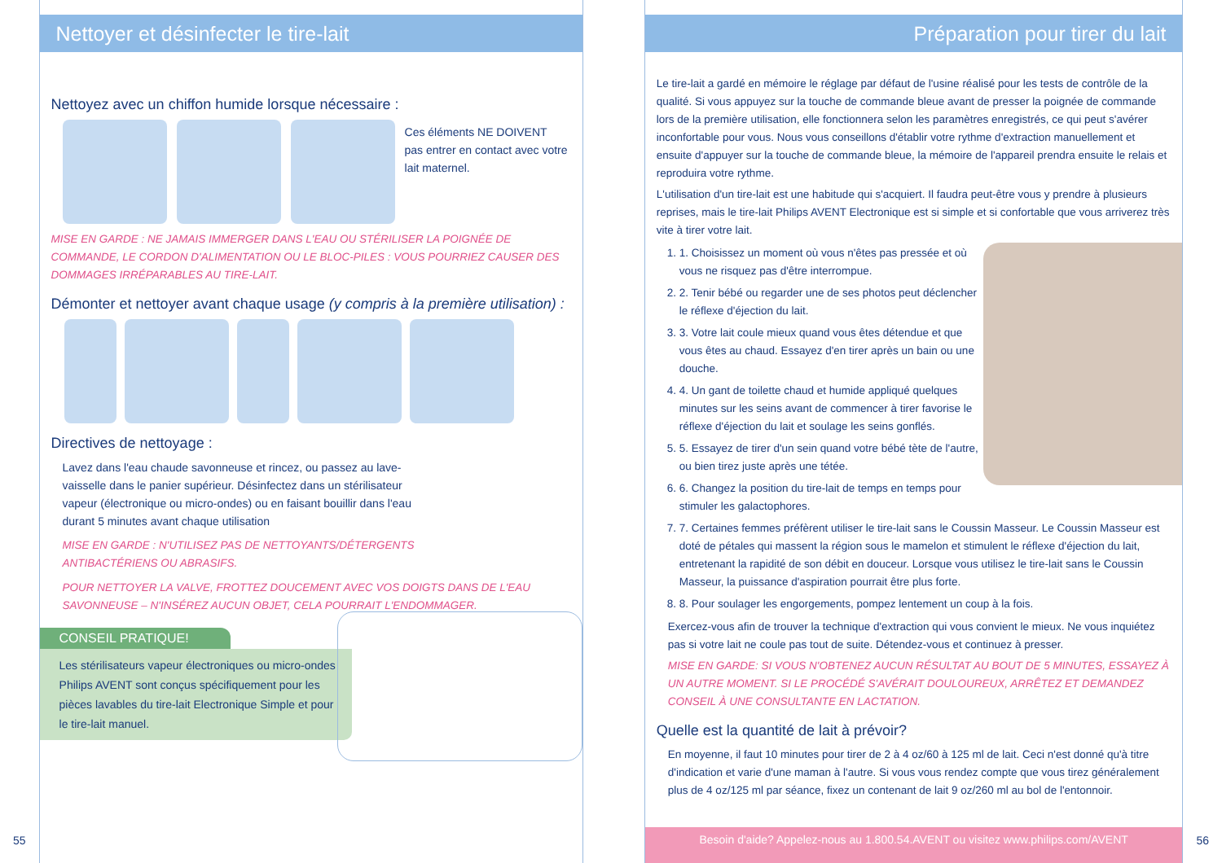55
Nettoyer et désinfecter le tire-lait
Nettoyez avec un chiffon humide lorsque nécessaire :
Ces éléments NE DOIVENT pas entrer en contact avec votre lait maternel.
MISE EN GARDE : NE JAMAIS IMMERGER DANS L'EAU OU STÉRILISER LA POIGNÉE DE COMMANDE, LE CORDON D'ALIMENTATION OU LE BLOC-PILES : VOUS POURRIEZ CAUSER DES DOMMAGES IRRÉPARABLES AU TIRE-LAIT.
Démonter et nettoyer avant chaque usage (y compris à la première utilisation) :
Directives de nettoyage :
Lavez dans l'eau chaude savonneuse et rincez, ou passez au lave-vaisselle dans le panier supérieur. Désinfectez dans un stérilisateur vapeur (électronique ou micro-ondes) ou en faisant bouillir dans l'eau durant 5 minutes avant chaque utilisation
MISE EN GARDE : N'UTILISEZ PAS DE NETTOYANTS/DÉTERGENTS ANTIBACTÉRIENS OU ABRASIFS.
POUR NETTOYER LA VALVE, FROTTEZ DOUCEMENT AVEC VOS DOIGTS DANS DE L'EAU SAVONNEUSE – N'INSÉREZ AUCUN OBJET, CELA POURRAIT L'ENDOMMAGER.
CONSEIL PRATIQUE!
Les stérilisateurs vapeur électroniques ou micro-ondes Philips AVENT sont conçus spécifiquement pour les pièces lavables du tire-lait Electronique Simple et pour le tire-lait manuel.
Préparation pour tirer du lait
Le tire-lait a gardé en mémoire le réglage par défaut de l'usine réalisé pour les tests de contrôle de la qualité. Si vous appuyez sur la touche de commande bleue avant de presser la poignée de commande lors de la première utilisation, elle fonctionnera selon les paramètres enregistrés, ce qui peut s'avérer inconfortable pour vous. Nous vous conseillons d'établir votre rythme d'extraction manuellement et ensuite d'appuyer sur la touche de commande bleue, la mémoire de l'appareil prendra ensuite le relais et reproduira votre rythme.
L'utilisation d'un tire-lait est une habitude qui s'acquiert. Il faudra peut-être vous y prendre à plusieurs reprises, mais le tire-lait Philips AVENT Electronique est si simple et si confortable que vous arriverez très vite à tirer votre lait.
1. 1. Choisissez un moment où vous n'êtes pas pressée et où vous ne risquez pas d'être interrompue.
2. 2. Tenir bébé ou regarder une de ses photos peut déclencher le réflexe d'éjection du lait.
3. 3. Votre lait coule mieux quand vous êtes détendue et que vous êtes au chaud. Essayez d'en tirer après un bain ou une douche.
4. 4. Un gant de toilette chaud et humide appliqué quelques minutes sur les seins avant de commencer à tirer favorise le réflexe d'éjection du lait et soulage les seins gonflés.
5. 5. Essayez de tirer d'un sein quand votre bébé tète de l'autre, ou bien tirez juste après une tétée.
6. 6. Changez la position du tire-lait de temps en temps pour stimuler les galactophores.
7. 7. Certaines femmes préfèrent utiliser le tire-lait sans le Coussin Masseur. Le Coussin Masseur est doté de pétales qui massent la région sous le mamelon et stimulent le réflexe d'éjection du lait, entretenant la rapidité de son débit en douceur. Lorsque vous utilisez le tire-lait sans le Coussin Masseur, la puissance d'aspiration pourrait être plus forte.
8. 8. Pour soulager les engorgements, pompez lentement un coup à la fois.
Exercez-vous afin de trouver la technique d'extraction qui vous convient le mieux. Ne vous inquiétez pas si votre lait ne coule pas tout de suite. Détendez-vous et continuez à presser.
MISE EN GARDE: SI VOUS N'OBTENEZ AUCUN RÉSULTAT AU BOUT DE 5 MINUTES, ESSAYEZ À UN AUTRE MOMENT. SI LE PROCÉDÉ S'AVÉRAIT DOULOUREUX, ARRÊTEZ ET DEMANDEZ CONSEIL À UNE CONSULTANTE EN LACTATION.
Quelle est la quantité de lait à prévoir?
En moyenne, il faut 10 minutes pour tirer de 2 à 4 oz/60 à 125 ml de lait. Ceci n'est donné qu'à titre d'indication et varie d'une maman à l'autre. Si vous vous rendez compte que vous tirez généralement plus de 4 oz/125 ml par séance, fixez un contenant de lait 9 oz/260 ml au bol de l'entonnoir.
Besoin d'aide? Appelez-nous au 1.800.54.AVENT ou visitez www.philips.com/AVENT
56